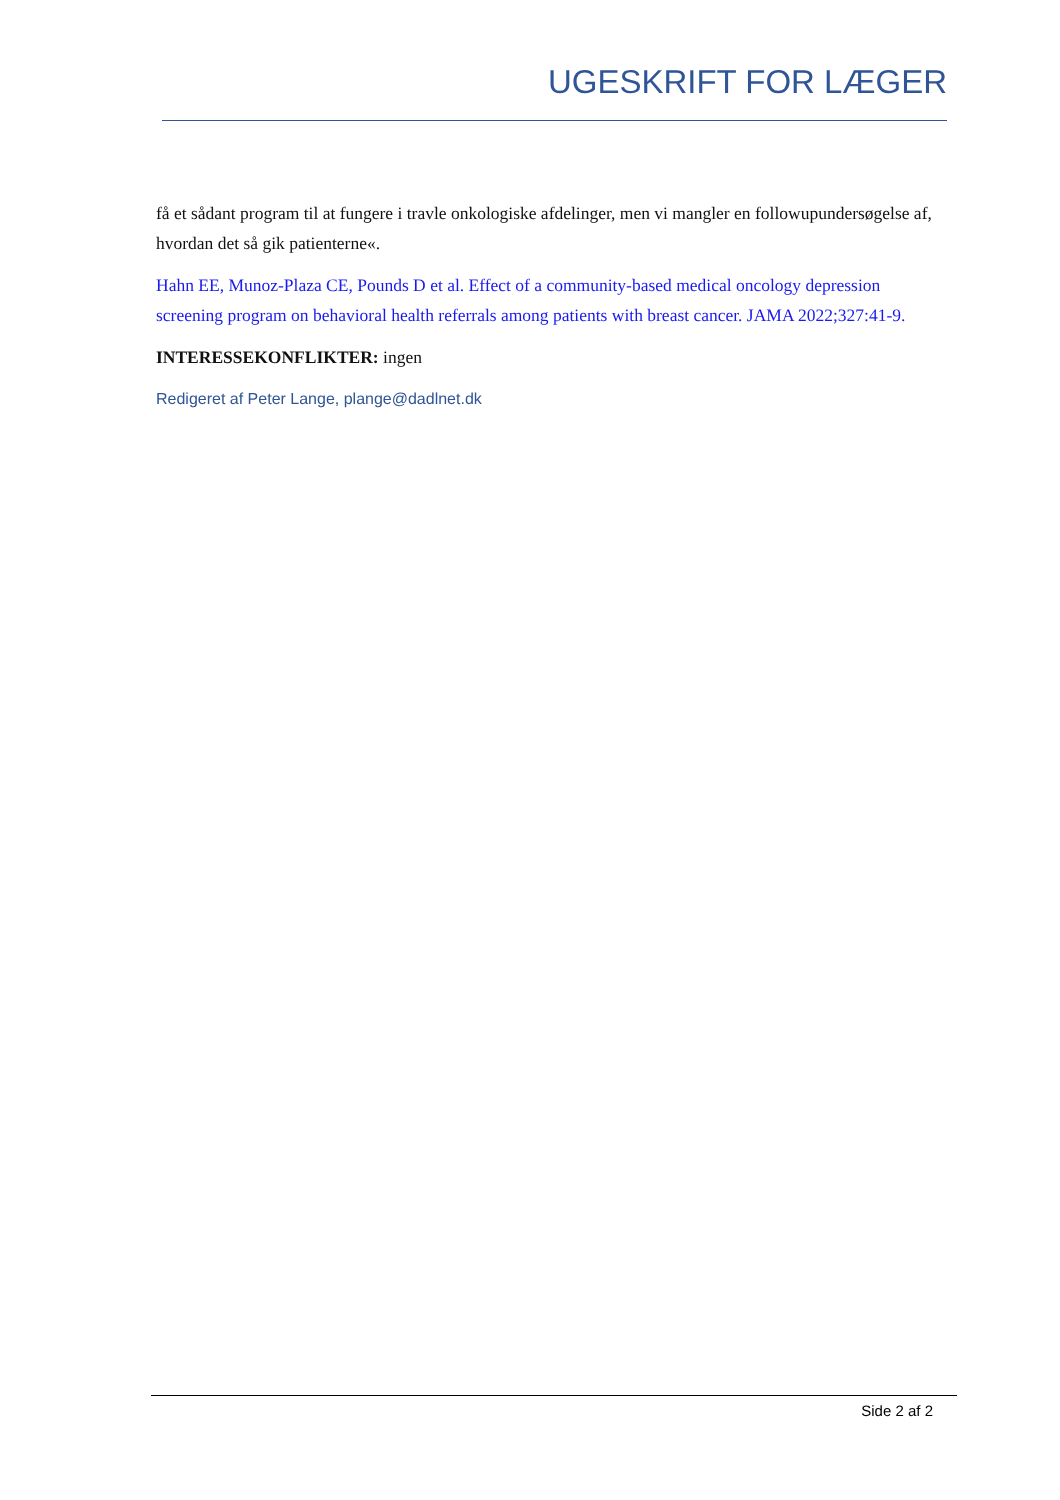UGESKRIFT FOR LÆGER
få et sådant program til at fungere i travle onkologiske afdelinger, men vi mangler en followupundersøgelse af, hvordan det så gik patienterne«.
Hahn EE, Munoz-Plaza CE, Pounds D et al. Effect of a community-based medical oncology depression screening program on behavioral health referrals among patients with breast cancer. JAMA 2022;327:41-9.
INTERESSEKONFLIKTER: ingen
Redigeret af Peter Lange, plange@dadlnet.dk
Side 2 af 2